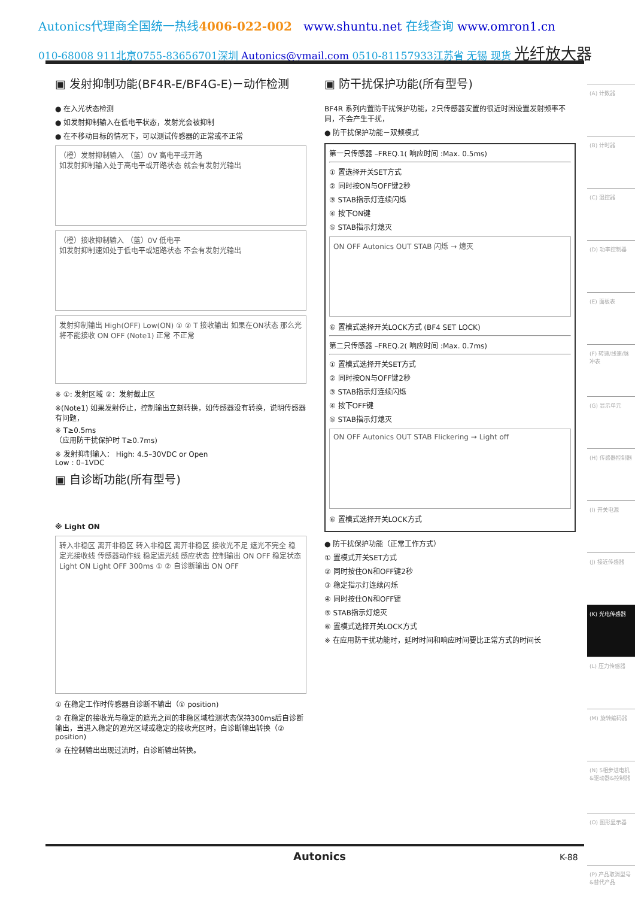Autonics代理商全国统一热线4006-022-002 www.shuntu.net 在线查询 www.omron1.cn
010-68008 911北京0755-83656701深圳 Autonics@ymail.com 0510-81157933江苏省 无锡 现货 光纤放大器
▣ 发射抑制功能(BF4R-E/BF4G-E)－动作检测
● 在入光状态检测
● 如发射抑制输入在低电平状态，发射光会被抑制
● 在不移动目标的情况下，可以测试传感器的正常或不正常
（橙）发射抑制输入 （蓝）0V 高电平或开路
如发射抑制输入处于高电平或开路状态 就会有发射光输出
（橙）接收抑制输入 （蓝）0V 低电平
如发射抑制速如处于低电平或短路状态 不会有发射光输出
发射抑制输出 High(OFF) Low(ON) ① ② T 接收输出 如果在ON状态 那么光将不能接收 ON OFF (Note1) 正常 不正常
※ ①: 发射区域 ②：发射截止区
※(Note1) 如果发射停止，控制输出立刻转换，如传感器没有转换，说明传感器有问题，
※ T≥0.5ms
（应用防干扰保护时 T≥0.7ms)
※ 发射抑制输入： High: 4.5–30VDC or Open
Low : 0–1VDC
▣ 自诊断功能(所有型号)
※ Light ON
转入非稳区 离开非稳区 转入非稳区 离开非稳区 接收光不足 遮光不完全 稳定光接收线 传感器动作线 稳定遮光线 感应状态 控制输出 ON OFF 稳定状态 Light ON Light OFF 300ms ① ② 自诊断输出 ON OFF
① 在稳定工作时传感器自诊断不输出（① position)
② 在稳定的接收光与稳定的遮光之间的非稳区域检测状态保持300ms后自诊断输出，当进入稳定的遮光区域或稳定的接收光区时，自诊断输出转换（② position)
③ 在控制输出出现过流时，自诊断输出转换。
▣ 防干扰保护功能(所有型号)
BF4R 系列内置防干扰保护功能，2只传感器安置的很近时因设置发射频率不同，不会产生干扰，
● 防干扰保护功能－双频模式
第一只传感器 –FREQ.1( 响应时间 :Max. 0.5ms)
① 置选择开关SET方式
② 同时按ON与OFF键2秒
③ STAB指示灯连续闪烁
④ 按下ON键
⑤ STAB指示灯熄灭
ON OFF Autonics OUT STAB 闪烁 → 熄灭
⑥ 置模式选择开关LOCK方式 (BF4 SET LOCK)
第二只传感器 –FREQ.2( 响应时间 :Max. 0.7ms)
① 置模式选择开关SET方式
② 同时按ON与OFF键2秒
③ STAB指示灯连续闪烁
④ 按下OFF键
⑤ STAB指示灯熄灭
ON OFF Autonics OUT STAB Flickering → Light off
⑥ 置模式选择开关LOCK方式
● 防干扰保护功能（正常工作方式）
① 置模式开关SET方式
② 同时按住ON和OFF键2秒
③ 稳定指示灯连续闪烁
④ 同时按住ON和OFF键
⑤ STAB指示灯熄灭
⑥ 置模式选择开关LOCK方式
※ 在应用防干扰功能时，延时时间和响应时间要比正常方式的时间长
(A) 计数器
(B) 计时器
(C) 温控器
(D) 功率控制器
(E) 面板表
(F) 转速/线速/脉冲表
(G) 显示单元
(H) 传感器控制器
(I) 开关电源
(J) 接近传感器
(K) 光电传感器
(L) 压力传感器
(M) 旋转编码器
(N) 5相步进电机&驱动器&控制器
(O) 图形显示器
(P) 产品取消型号&替代产品
Autonics K-88